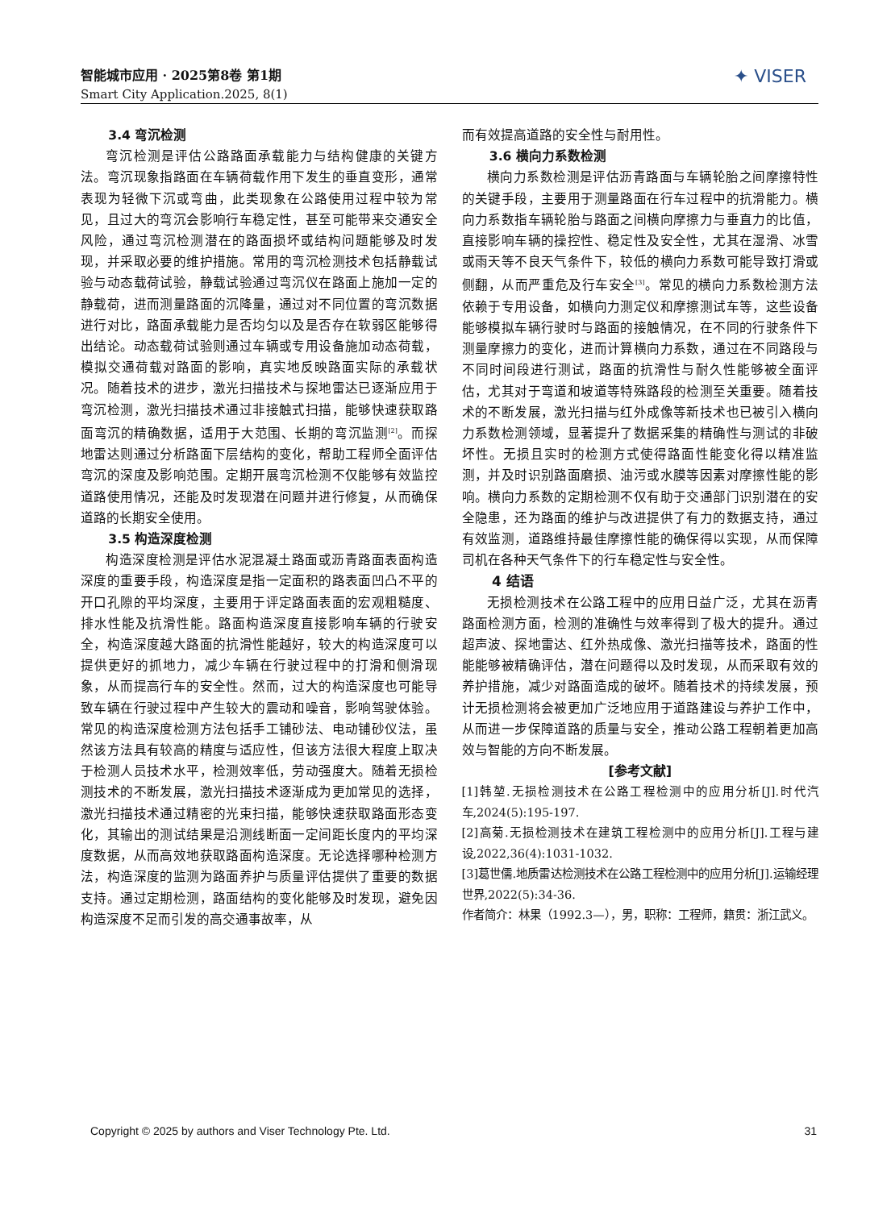智能城市应用 · 2025第8卷 第1期
Smart City Application.2025, 8(1)
✦ VISER
3.4 弯沉检测
弯沉检测是评估公路路面承载能力与结构健康的关键方法。弯沉现象指路面在车辆荷载作用下发生的垂直变形，通常表现为轻微下沉或弯曲，此类现象在公路使用过程中较为常见，且过大的弯沉会影响行车稳定性，甚至可能带来交通安全风险，通过弯沉检测潜在的路面损坏或结构问题能够及时发现，并采取必要的维护措施。常用的弯沉检测技术包括静载试验与动态载荷试验，静载试验通过弯沉仪在路面上施加一定的静载荷，进而测量路面的沉降量，通过对不同位置的弯沉数据进行对比，路面承载能力是否均匀以及是否存在软弱区能够得出结论。动态载荷试验则通过车辆或专用设备施加动态荷载，模拟交通荷载对路面的影响，真实地反映路面实际的承载状况。随着技术的进步，激光扫描技术与探地雷达已逐渐应用于弯沉检测，激光扫描技术通过非接触式扫描，能够快速获取路面弯沉的精确数据，适用于大范围、长期的弯沉监测<sup>[2]</sup>。而探地雷达则通过分析路面下层结构的变化，帮助工程师全面评估弯沉的深度及影响范围。定期开展弯沉检测不仅能够有效监控道路使用情况，还能及时发现潜在问题并进行修复，从而确保道路的长期安全使用。
3.5 构造深度检测
构造深度检测是评估水泥混凝土路面或沥青路面表面构造深度的重要手段，构造深度是指一定面积的路表面凹凸不平的开口孔隙的平均深度，主要用于评定路面表面的宏观粗糙度、排水性能及抗滑性能。路面构造深度直接影响车辆的行驶安全，构造深度越大路面的抗滑性能越好，较大的构造深度可以提供更好的抓地力，减少车辆在行驶过程中的打滑和侧滑现象，从而提高行车的安全性。然而，过大的构造深度也可能导致车辆在行驶过程中产生较大的震动和噪音，影响驾驶体验。常见的构造深度检测方法包括手工铺砂法、电动铺砂仪法，虽然该方法具有较高的精度与适应性，但该方法很大程度上取决于检测人员技术水平，检测效率低，劳动强度大。随着无损检测技术的不断发展，激光扫描技术逐渐成为更加常见的选择，激光扫描技术通过精密的光束扫描，能够快速获取路面形态变化，其输出的测试结果是沿测线断面一定间距长度内的平均深度数据，从而高效地获取路面构造深度。无论选择哪种检测方法，构造深度的监测为路面养护与质量评估提供了重要的数据支持。通过定期检测，路面结构的变化能够及时发现，避免因构造深度不足而引发的高交通事故率，从
而有效提高道路的安全性与耐用性。
3.6 横向力系数检测
横向力系数检测是评估沥青路面与车辆轮胎之间摩擦特性的关键手段，主要用于测量路面在行车过程中的抗滑能力。横向力系数指车辆轮胎与路面之间横向摩擦力与垂直力的比值，直接影响车辆的操控性、稳定性及安全性，尤其在湿滑、冰雪或雨天等不良天气条件下，较低的横向力系数可能导致打滑或侧翻，从而严重危及行车安全<sup>[3]</sup>。常见的横向力系数检测方法依赖于专用设备，如横向力测定仪和摩擦测试车等，这些设备能够模拟车辆行驶时与路面的接触情况，在不同的行驶条件下测量摩擦力的变化，进而计算横向力系数，通过在不同路段与不同时间段进行测试，路面的抗滑性与耐久性能够被全面评估，尤其对于弯道和坡道等特殊路段的检测至关重要。随着技术的不断发展，激光扫描与红外成像等新技术也已被引入横向力系数检测领域，显著提升了数据采集的精确性与测试的非破坏性。无损且实时的检测方式使得路面性能变化得以精准监测，并及时识别路面磨损、油污或水膜等因素对摩擦性能的影响。横向力系数的定期检测不仅有助于交通部门识别潜在的安全隐患，还为路面的维护与改进提供了有力的数据支持，通过有效监测，道路维持最佳摩擦性能的确保得以实现，从而保障司机在各种天气条件下的行车稳定性与安全性。
4 结语
无损检测技术在公路工程中的应用日益广泛，尤其在沥青路面检测方面，检测的准确性与效率得到了极大的提升。通过超声波、探地雷达、红外热成像、激光扫描等技术，路面的性能能够被精确评估，潜在问题得以及时发现，从而采取有效的养护措施，减少对路面造成的破坏。随着技术的持续发展，预计无损检测将会被更加广泛地应用于道路建设与养护工作中，从而进一步保障道路的质量与安全，推动公路工程朝着更加高效与智能的方向不断发展。
[参考文献]
[1]韩堃.无损检测技术在公路工程检测中的应用分析[J].时代汽车,2024(5):195-197.
[2]高菊.无损检测技术在建筑工程检测中的应用分析[J].工程与建设,2022,36(4):1031-1032.
[3]葛世儒.地质雷达检测技术在公路工程检测中的应用分析[J].运输经理世界,2022(5):34-36.
作者简介：林果（1992.3—），男，职称：工程师，籍贯：浙江武义。
Copyright © 2025 by authors and Viser Technology Pte. Ltd. 31